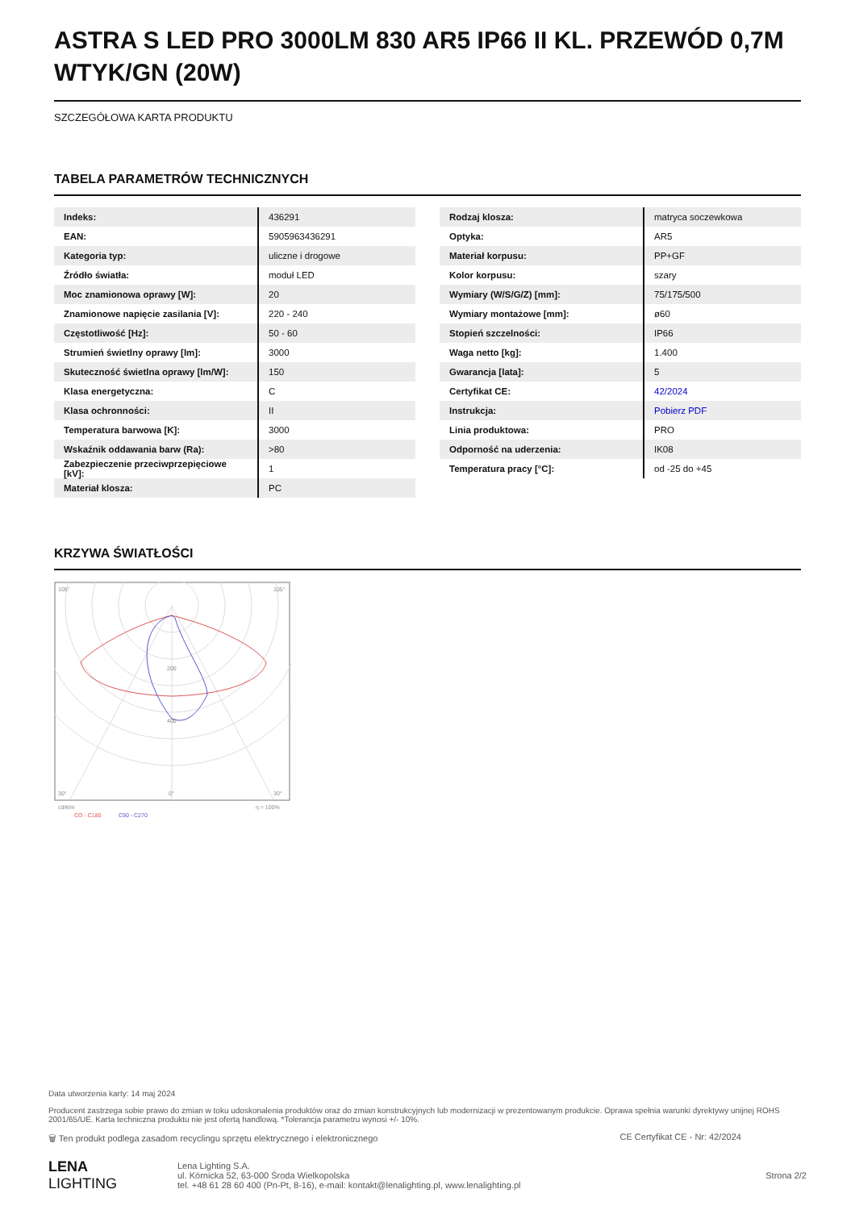ASTRA S LED PRO 3000LM 830 AR5 IP66 II KL. PRZEWÓD 0,7M WTYK/GN (20W)
SZCZEGÓŁOWA KARTA PRODUKTU
TABELA PARAMETRÓW TECHNICZNYCH
| Indeks: | 436291 |
| EAN: | 5905963436291 |
| Kategoria typ: | uliczne i drogowe |
| Źródło światła: | moduł LED |
| Moc znamionowa oprawy [W]: | 20 |
| Znamionowe napięcie zasilania [V]: | 220 - 240 |
| Częstotliwość [Hz]: | 50 - 60 |
| Strumień świetlny oprawy [lm]: | 3000 |
| Skuteczność świetlna oprawy [lm/W]: | 150 |
| Klasa energetyczna: | C |
| Klasa ochronności: | II |
| Temperatura barwowa [K]: | 3000 |
| Wskaźnik oddawania barw (Ra): | >80 |
| Zabezpieczenie przeciwprzepięciowe [kV]: | 1 |
| Materiał klosza: | PC |
| Rodzaj klosza: | matryca soczewkowa |
| Optyka: | AR5 |
| Materiał korpusu: | PP+GF |
| Kolor korpusu: | szary |
| Wymiary (W/S/G/Z) [mm]: | 75/175/500 |
| Wymiary montażowe [mm]: | ø60 |
| Stopień szczelności: | IP66 |
| Waga netto [kg]: | 1.400 |
| Gwarancja [lata]: | 5 |
| Certyfikat CE: | 42/2024 |
| Instrukcja: | Pobierz PDF |
| Linia produktowa: | PRO |
| Odporność na uderzenia: | IK08 |
| Temperatura pracy [°C]: | od -25 do +45 |
KRZYWA ŚWIATŁOŚCI
105°
105°
30°
0°
30°
200
400
cd/klm
η = 100%
CO - C180
C90 - C270
Data utworzenia karty: 14 maj 2024
Producent zastrzega sobie prawo do zmian w toku udoskonalenia produktów oraz do zmian konstrukcyjnych lub modernizacji w prezentowanym produkcie. Oprawa spełnia warunki dyrektywy unijnej ROHS 2001/65/UE. Karta techniczna produktu nie jest ofertą handlową. *Tolerancja parametru wynosi +/- 10%.
🗑 Ten produkt podlega zasadom recyclingu sprzętu elektrycznego i elektronicznego CE Certyfikat CE - Nr: 42/2024
LENA
LIGHTING
Lena Lighting S.A.
ul. Kórnicka 52, 63-000 Środa Wielkopolska
tel. +48 61 28 60 400 (Pn-Pt, 8-16), e-mail: kontakt@lenalighting.pl, www.lenalighting.pl
Strona 2/2